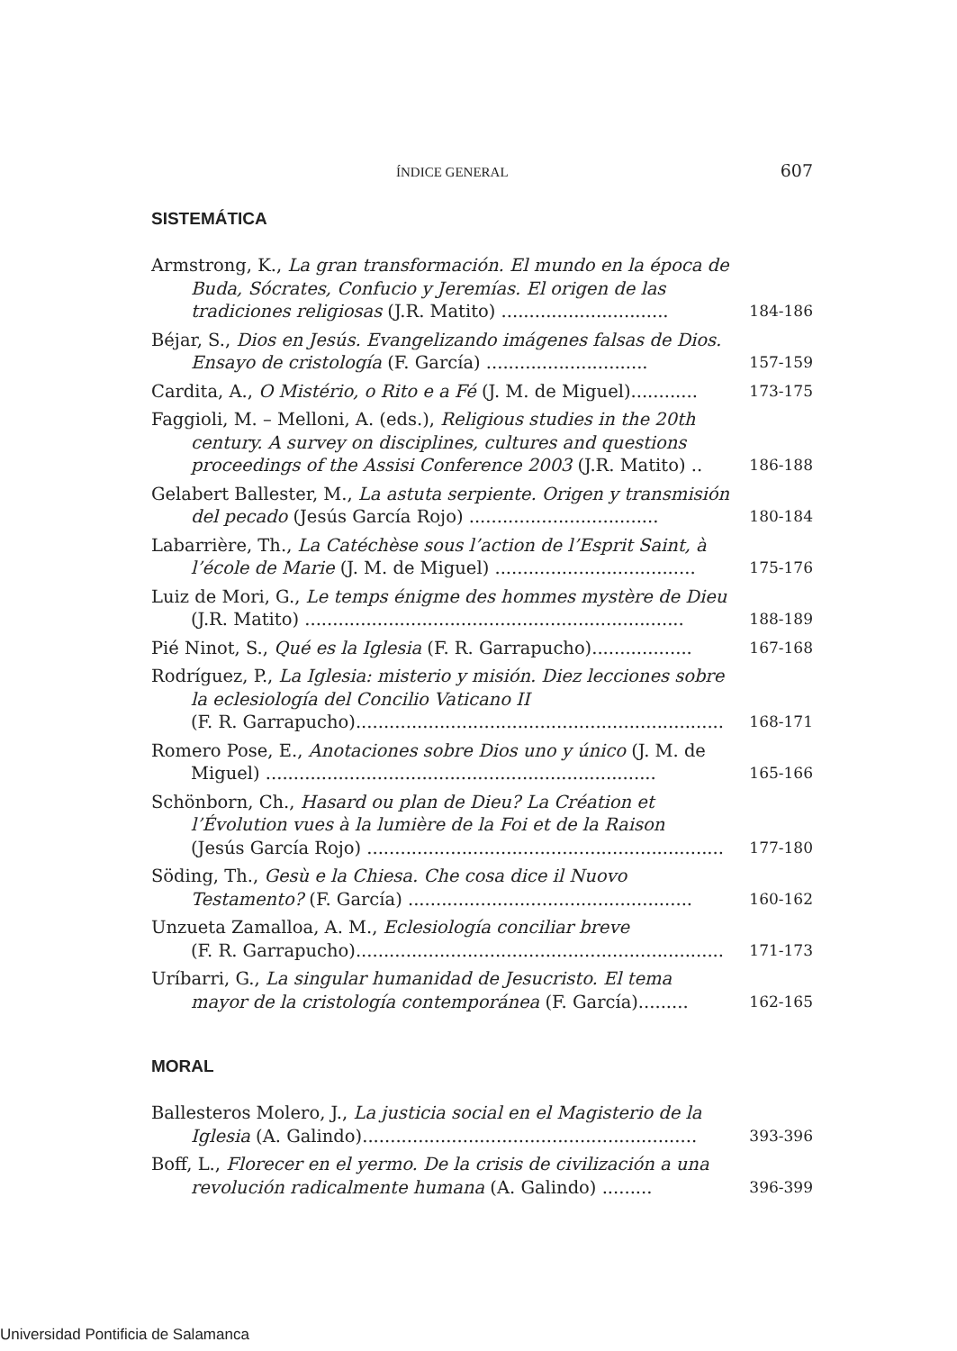ÍNDICE GENERAL 607
SISTEMÁTICA
Armstrong, K., La gran transformación. El mundo en la época de Buda, Sócrates, Confucio y Jeremías. El origen de las tradiciones religiosas (J.R. Matito) ..............................
184-186
Béjar, S., Dios en Jesús. Evangelizando imágenes falsas de Dios. Ensayo de cristología (F. García) .............................
157-159
Cardita, A., O Mistério, o Rito e a Fé (J. M. de Miguel)............
173-175
Faggioli, M. – Melloni, A. (eds.), Religious studies in the 20th century. A survey on disciplines, cultures and questions proceedings of the Assisi Conference 2003 (J.R. Matito) ..
186-188
Gelabert Ballester, M., La astuta serpiente. Origen y transmisión del pecado (Jesús García Rojo) ..................................
180-184
Labarrière, Th., La Catéchèse sous l’action de l’Esprit Saint, à l’école de Marie (J. M. de Miguel) ....................................
175-176
Luiz de Mori, G., Le temps énigme des hommes mystère de Dieu (J.R. Matito) ....................................................................
188-189
Pié Ninot, S., Qué es la Iglesia (F. R. Garrapucho)..................
167-168
Rodríguez, P., La Iglesia: misterio y misión. Diez lecciones sobre la eclesiología del Concilio Vaticano II
(F. R. Garrapucho)..................................................................
168-171
Romero Pose, E., Anotaciones sobre Dios uno y único (J. M. de Miguel) ......................................................................
165-166
Schönborn, Ch., Hasard ou plan de Dieu? La Création et l’Évolution vues à la lumière de la Foi et de la Raison
(Jesús García Rojo) ................................................................
177-180
Söding, Th., Gesù e la Chiesa. Che cosa dice il Nuovo Testamento? (F. García) ...................................................
160-162
Unzueta Zamalloa, A. M., Eclesiología conciliar breve
(F. R. Garrapucho)..................................................................
171-173
Uríbarri, G., La singular humanidad de Jesucristo. El tema mayor de la cristología contemporánea (F. García).........
162-165
MORAL
Ballesteros Molero, J., La justicia social en el Magisterio de la Iglesia (A. Galindo)............................................................
393-396
Boff, L., Florecer en el yermo. De la crisis de civilización a una revolución radicalmente humana (A. Galindo) .........
396-399
Universidad Pontificia de Salamanca